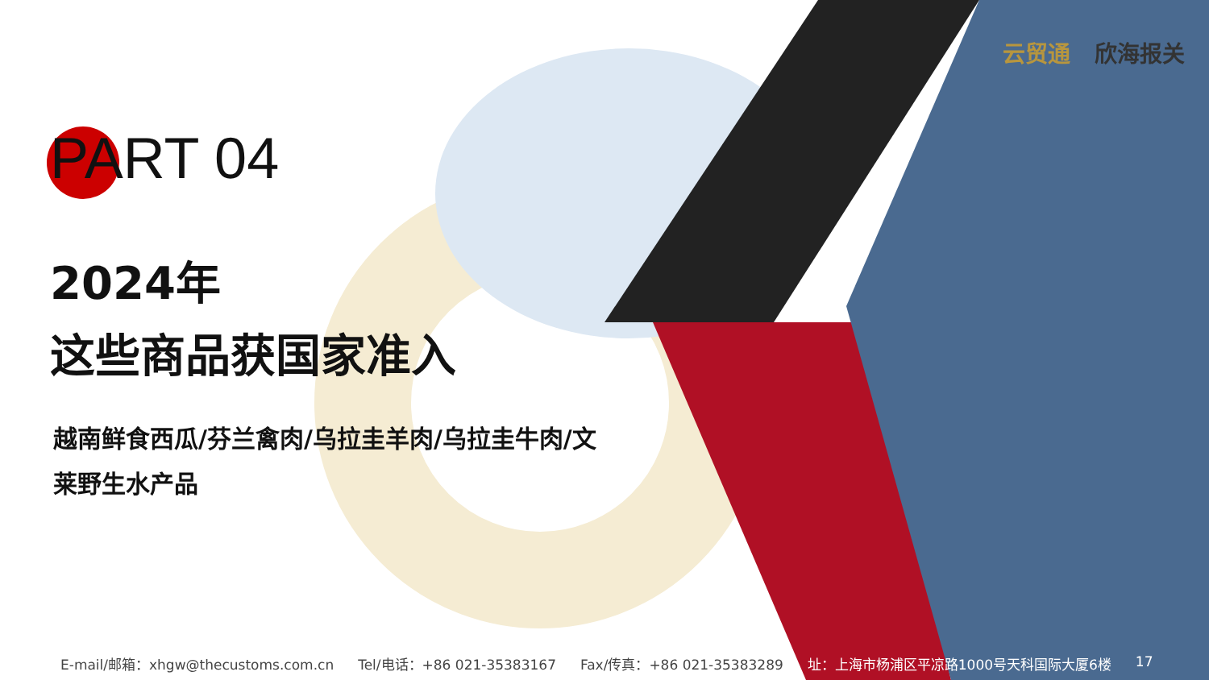云贸通 欣海报关
PART 04
2024年
这些商品获国家准入
越南鲜食西瓜/芬兰禽肉/乌拉圭羊肉/乌拉圭牛肉/文莱野生水产品
E-mail/邮箱：xhgw@thecustoms.com.cn Tel/电话：+86 021-35383167 Fax/传真：+86 021-35383289 址：上海市杨浦区平凉路1000号天科国际大厦6楼 17